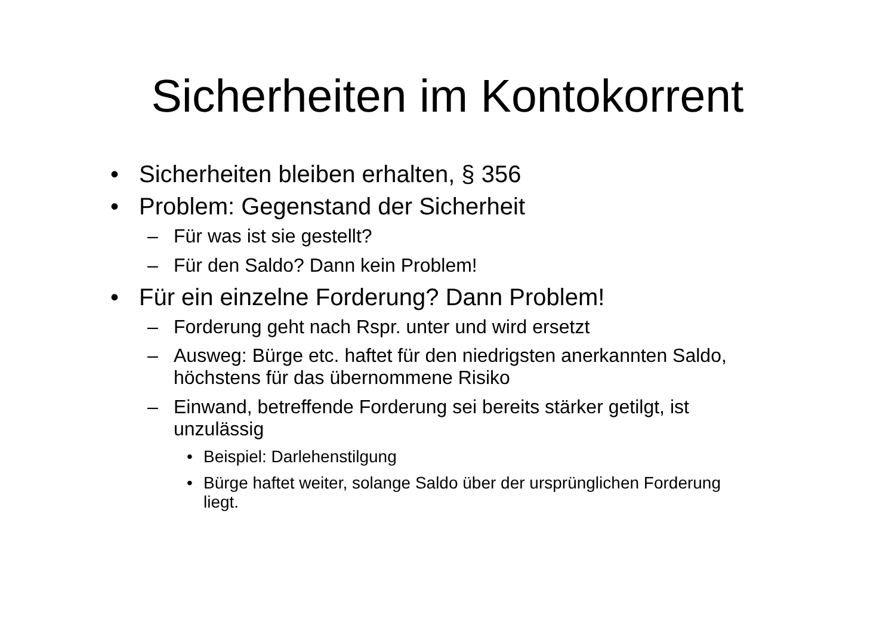Sicherheiten im Kontokorrent
• Sicherheiten bleiben erhalten, § 356
• Problem: Gegenstand der Sicherheit
– Für was ist sie gestellt?
– Für den Saldo? Dann kein Problem!
• Für ein einzelne Forderung? Dann Problem!
– Forderung geht nach Rspr. unter und wird ersetzt
– Ausweg: Bürge etc. haftet für den niedrigsten anerkannten Saldo, höchstens für das übernommene Risiko
– Einwand, betreffende Forderung sei bereits stärker getilgt, ist unzulässig
• Beispiel: Darlehenstilgung
• Bürge haftet weiter, solange Saldo über der ursprünglichen Forderung liegt.